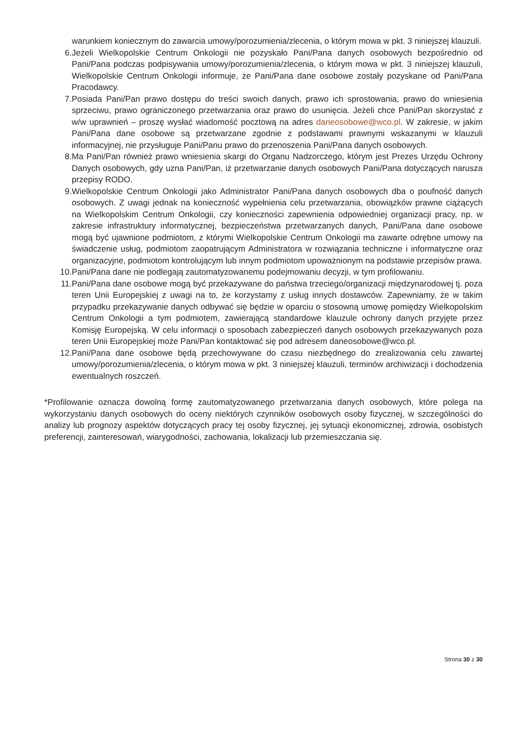warunkiem koniecznym do zawarcia umowy/porozumienia/zlecenia, o którym mowa w pkt. 3 niniejszej klauzuli.
6. Jeżeli Wielkopolskie Centrum Onkologii nie pozyskało Pani/Pana danych osobowych bezpośrednio od Pani/Pana podczas podpisywania umowy/porozumienia/zlecenia, o którym mowa w pkt. 3 niniejszej klauzuli, Wielkopolskie Centrum Onkologii informuje, że Pani/Pana dane osobowe zostały pozyskane od Pani/Pana Pracodawcy.
7. Posiada Pani/Pan prawo dostępu do treści swoich danych, prawo ich sprostowania, prawo do wniesienia sprzeciwu, prawo ograniczonego przetwarzania oraz prawo do usunięcia. Jeżeli chce Pani/Pan skorzystać z w/w uprawnień – proszę wysłać wiadomość pocztową na adres daneosobowe@wco.pl. W zakresie, w jakim Pani/Pana dane osobowe są przetwarzane zgodnie z podstawami prawnymi wskazanymi w klauzuli informacyjnej, nie przysługuje Pani/Panu prawo do przenoszenia Pani/Pana danych osobowych.
8. Ma Pani/Pan również prawo wniesienia skargi do Organu Nadzorczego, którym jest Prezes Urzędu Ochrony Danych osobowych, gdy uzna Pani/Pan, iż przetwarzanie danych osobowych Pani/Pana dotyczących narusza przepisy RODO.
9. Wielkopolskie Centrum Onkologii jako Administrator Pani/Pana danych osobowych dba o poufność danych osobowych. Z uwagi jednak na konieczność wypełnienia celu przetwarzania, obowiązków prawne ciążących na Wielkopolskim Centrum Onkologii, czy konieczności zapewnienia odpowiedniej organizacji pracy, np. w zakresie infrastruktury informatycznej, bezpieczeństwa przetwarzanych danych, Pani/Pana dane osobowe mogą być ujawnione podmiotom, z którymi Wielkopolskie Centrum Onkologii ma zawarte odrębne umowy na świadczenie usług, podmiotom zaopatrującym Administratora w rozwiązania techniczne i informatyczne oraz organizacyjne, podmiotom kontrolującym lub innym podmiotom upoważnionym na podstawie przepisów prawa.
10. Pani/Pana dane nie podlegają zautomatyzowanemu podejmowaniu decyzji, w tym profilowaniu.
11. Pani/Pana dane osobowe mogą być przekazywane do państwa trzeciego/organizacji międzynarodowej tj. poza teren Unii Europejskiej z uwagi na to, że korzystamy z usług innych dostawców. Zapewniamy, że w takim przypadku przekazywanie danych odbywać się będzie w oparciu o stosowną umowę pomiędzy Wielkopolskim Centrum Onkologii a tym podmiotem, zawierającą standardowe klauzule ochrony danych przyjęte przez Komisję Europejską. W celu informacji o sposobach zabezpieczeń danych osobowych przekazywanych poza teren Unii Europejskiej może Pani/Pan kontaktować się pod adresem daneosobowe@wco.pl.
12. Pani/Pana dane osobowe będą przechowywane do czasu niezbędnego do zrealizowania celu zawartej umowy/porozumienia/zlecenia, o którym mowa w pkt. 3 niniejszej klauzuli, terminów archiwizacji i dochodzenia ewentualnych roszczeń.
*Profilowanie oznacza dowolną formę zautomatyzowanego przetwarzania danych osobowych, które polega na wykorzystaniu danych osobowych do oceny niektórych czynników osobowych osoby fizycznej, w szczególności do analizy lub prognozy aspektów dotyczących pracy tej osoby fizycznej, jej sytuacji ekonomicznej, zdrowia, osobistych preferencji, zainteresowań, wiarygodności, zachowania, lokalizacji lub przemieszczania się.
Strona 30 z 30